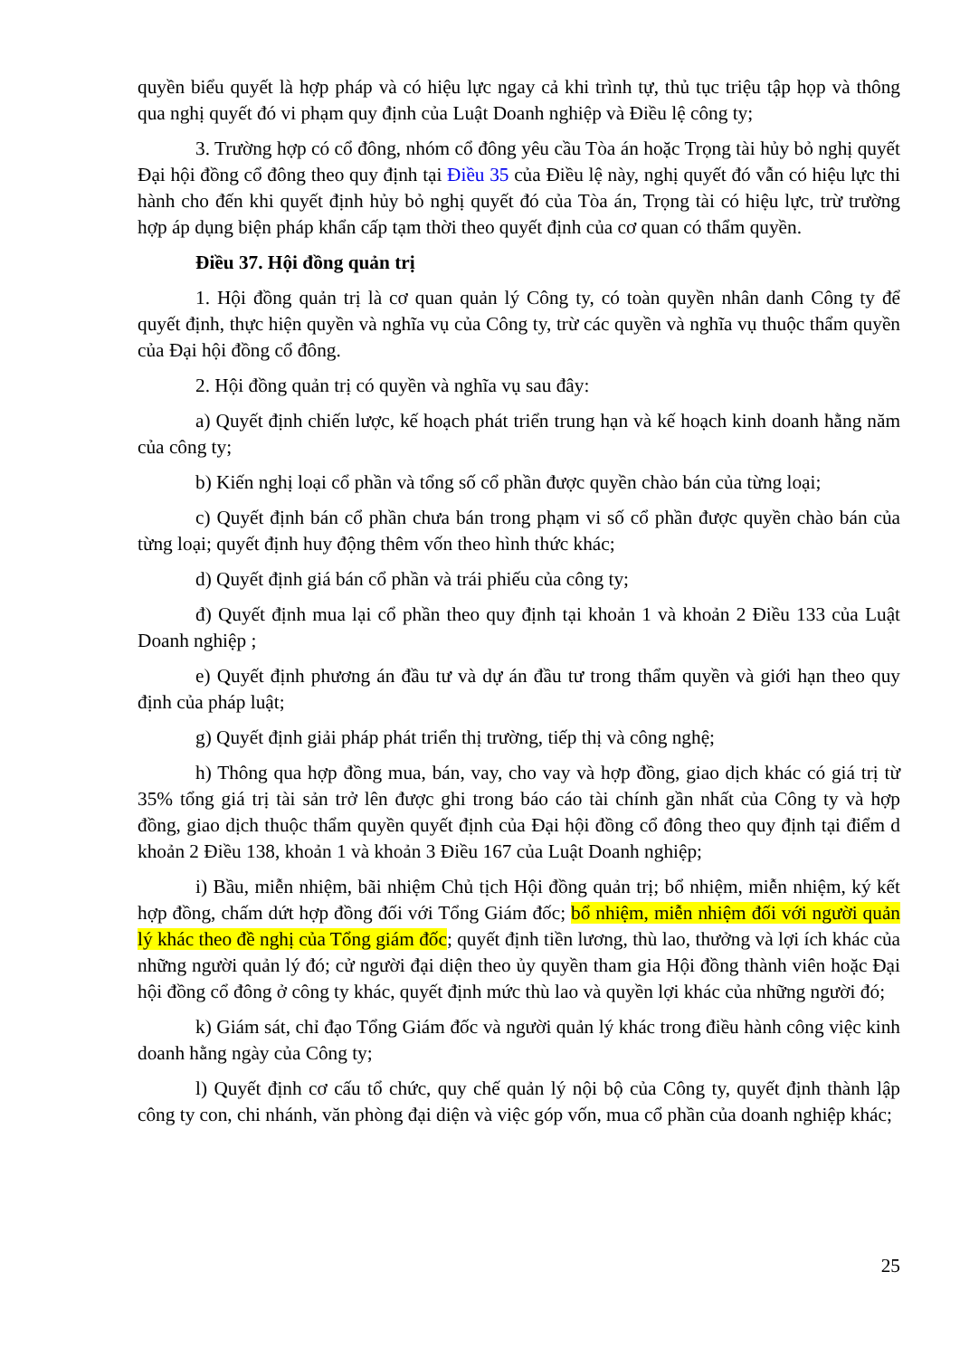quyền biểu quyết là hợp pháp và có hiệu lực ngay cả khi trình tự, thủ tục triệu tập họp và thông qua nghị quyết đó vi phạm quy định của Luật Doanh nghiệp và Điều lệ công ty;
3. Trường hợp có cổ đông, nhóm cổ đông yêu cầu Tòa án hoặc Trọng tài hủy bỏ nghị quyết Đại hội đồng cổ đông theo quy định tại Điều 35 của Điều lệ này, nghị quyết đó vẫn có hiệu lực thi hành cho đến khi quyết định hủy bỏ nghị quyết đó của Tòa án, Trọng tài có hiệu lực, trừ trường hợp áp dụng biện pháp khẩn cấp tạm thời theo quyết định của cơ quan có thẩm quyền.
Điều 37. Hội đồng quản trị
1. Hội đồng quản trị là cơ quan quản lý Công ty, có toàn quyền nhân danh Công ty để quyết định, thực hiện quyền và nghĩa vụ của Công ty, trừ các quyền và nghĩa vụ thuộc thẩm quyền của Đại hội đồng cổ đông.
2. Hội đồng quản trị có quyền và nghĩa vụ sau đây:
a) Quyết định chiến lược, kế hoạch phát triển trung hạn và kế hoạch kinh doanh hằng năm của công ty;
b) Kiến nghị loại cổ phần và tổng số cổ phần được quyền chào bán của từng loại;
c) Quyết định bán cổ phần chưa bán trong phạm vi số cổ phần được quyền chào bán của từng loại; quyết định huy động thêm vốn theo hình thức khác;
d) Quyết định giá bán cổ phần và trái phiếu của công ty;
đ) Quyết định mua lại cổ phần theo quy định tại khoản 1 và khoản 2 Điều 133 của Luật Doanh nghiệp ;
e) Quyết định phương án đầu tư và dự án đầu tư trong thẩm quyền và giới hạn theo quy định của pháp luật;
g) Quyết định giải pháp phát triển thị trường, tiếp thị và công nghệ;
h) Thông qua hợp đồng mua, bán, vay, cho vay và hợp đồng, giao dịch khác có giá trị từ 35% tổng giá trị tài sản trở lên được ghi trong báo cáo tài chính gần nhất của Công ty và hợp đồng, giao dịch thuộc thẩm quyền quyết định của Đại hội đồng cổ đông theo quy định tại điểm d khoản 2 Điều 138, khoản 1 và khoản 3 Điều 167 của Luật Doanh nghiệp;
i) Bầu, miễn nhiệm, bãi nhiệm Chủ tịch Hội đồng quản trị; bổ nhiệm, miễn nhiệm, ký kết hợp đồng, chấm dứt hợp đồng đối với Tổng Giám đốc; bổ nhiệm, miễn nhiệm đối với người quản lý khác theo đề nghị của Tổng giám đốc; quyết định tiền lương, thù lao, thưởng và lợi ích khác của những người quản lý đó; cử người đại diện theo ủy quyền tham gia Hội đồng thành viên hoặc Đại hội đồng cổ đông ở công ty khác, quyết định mức thù lao và quyền lợi khác của những người đó;
k) Giám sát, chỉ đạo Tổng Giám đốc và người quản lý khác trong điều hành công việc kinh doanh hằng ngày của Công ty;
l) Quyết định cơ cấu tổ chức, quy chế quản lý nội bộ của Công ty, quyết định thành lập công ty con, chi nhánh, văn phòng đại diện và việc góp vốn, mua cổ phần của doanh nghiệp khác;
25